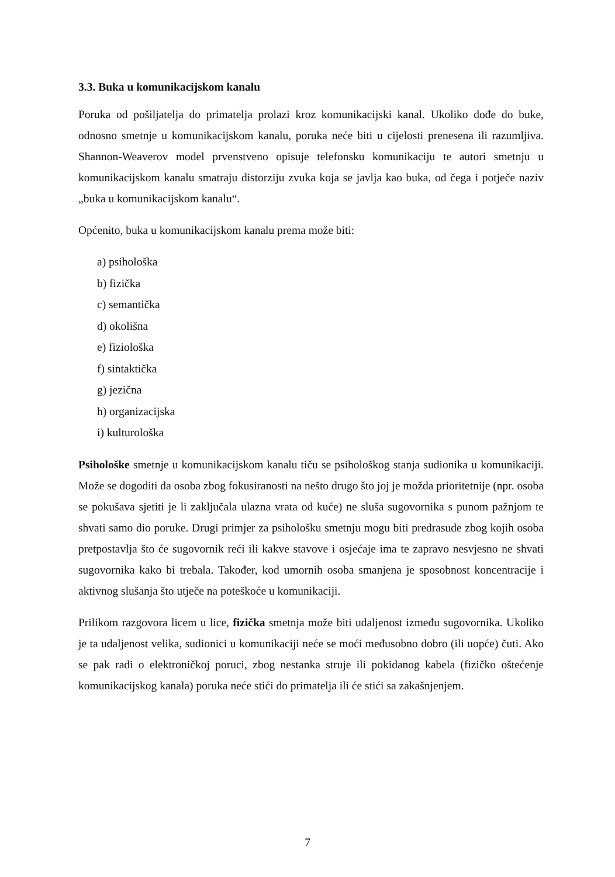3.3. Buka u komunikacijskom kanalu
Poruka od pošiljatelja do primatelja prolazi kroz komunikacijski kanal. Ukoliko dođe do buke, odnosno smetnje u komunikacijskom kanalu, poruka neće biti u cijelosti prenesena ili razumljiva. Shannon-Weaverov model prvenstveno opisuje telefonsku komunikaciju te autori smetnju u komunikacijskom kanalu smatraju distorziju zvuka koja se javlja kao buka, od čega i potječe naziv „buka u komunikacijskom kanalu“.
Općenito, buka u komunikacijskom kanalu prema može biti:
a) psihološka
b) fizička
c) semantička
d) okolišna
e) fiziološka
f) sintaktička
g) jezična
h) organizacijska
i) kulturološka
Psihološke smetnje u komunikacijskom kanalu tiču se psihološkog stanja sudionika u komunikaciji. Može se dogoditi da osoba zbog fokusiranosti na nešto drugo što joj je možda prioritetnije (npr. osoba se pokušava sjetiti je li zaključala ulazna vrata od kuće) ne sluša sugovornika s punom pažnjom te shvati samo dio poruke. Drugi primjer za psihološku smetnju mogu biti predrasude zbog kojih osoba pretpostavlja što će sugovornik reći ili kakve stavove i osjećaje ima te zapravo nesvjesno ne shvati sugovornika kako bi trebala. Također, kod umornih osoba smanjena je sposobnost koncentracije i aktivnog slušanja što utječe na poteškoće u komunikaciji.
Prilikom razgovora licem u lice, fizička smetnja može biti udaljenost između sugovornika. Ukoliko je ta udaljenost velika, sudionici u komunikaciji neće se moći međusobno dobro (ili uopće) čuti. Ako se pak radi o elektroničkoj poruci, zbog nestanka struje ili pokidanog kabela (fizičko oštećenje komunikacijskog kanala) poruka neće stići do primatelja ili će stići sa zakašnjenjem.
7